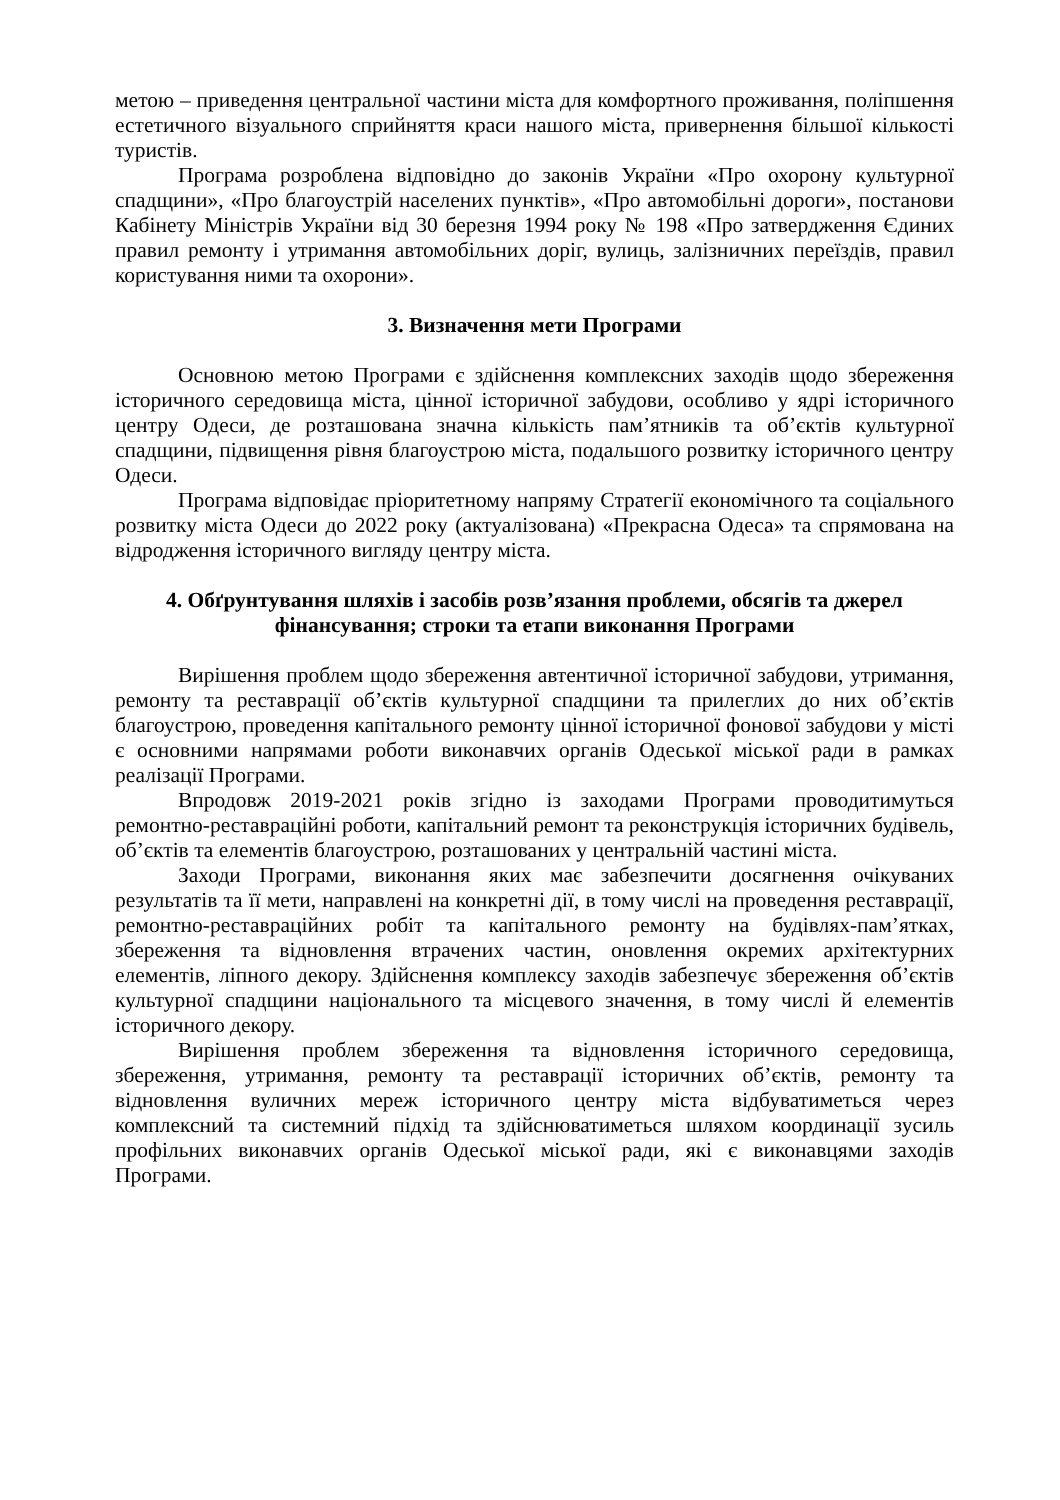метою – приведення центральної частини міста для комфортного проживання, поліпшення естетичного візуального сприйняття краси нашого міста, привернення більшої кількості туристів.
Програма розроблена відповідно до законів України «Про охорону культурної спадщини», «Про благоустрій населених пунктів», «Про автомобільні дороги», постанови Кабінету Міністрів України від 30 березня 1994 року № 198 «Про затвердження Єдиних правил ремонту і утримання автомобільних доріг, вулиць, залізничних переїздів, правил користування ними та охорони».
3. Визначення мети Програми
Основною метою Програми є здійснення комплексних заходів щодо збереження історичного середовища міста, цінної історичної забудови, особливо у ядрі історичного центру Одеси, де розташована значна кількість пам’ятників та об’єктів культурної спадщини, підвищення рівня благоустрою міста, подальшого розвитку історичного центру Одеси.
Програма відповідає пріоритетному напряму Стратегії економічного та соціального розвитку міста Одеси до 2022 року (актуалізована) «Прекрасна Одеса» та спрямована на відродження історичного вигляду центру міста.
4. Обґрунтування шляхів і засобів розв’язання проблеми, обсягів та джерел фінансування; строки та етапи виконання Програми
Вирішення проблем щодо збереження автентичної історичної забудови, утримання, ремонту та реставрації об’єктів культурної спадщини та прилеглих до них об’єктів благоустрою, проведення капітального ремонту цінної історичної фонової забудови у місті є основними напрямами роботи виконавчих органів Одеської міської ради в рамках реалізації Програми.
Впродовж 2019-2021 років згідно із заходами Програми проводитимуться ремонтно-реставраційні роботи, капітальний ремонт та реконструкція історичних будівель, об’єктів та елементів благоустрою, розташованих у центральній частині міста.
Заходи Програми, виконання яких має забезпечити досягнення очікуваних результатів та її мети, направлені на конкретні дії, в тому числі на проведення реставрації, ремонтно-реставраційних робіт та капітального ремонту на будівлях-пам’ятках, збереження та відновлення втрачених частин, оновлення окремих архітектурних елементів, ліпного декору. Здійснення комплексу заходів забезпечує збереження об’єктів культурної спадщини національного та місцевого значення, в тому числі й елементів історичного декору.
Вирішення проблем збереження та відновлення історичного середовища, збереження, утримання, ремонту та реставрації історичних об’єктів, ремонту та відновлення вуличних мереж історичного центру міста відбуватиметься через комплексний та системний підхід та здійснюватиметься шляхом координації зусиль профільних виконавчих органів Одеської міської ради, які є виконавцями заходів Програми.